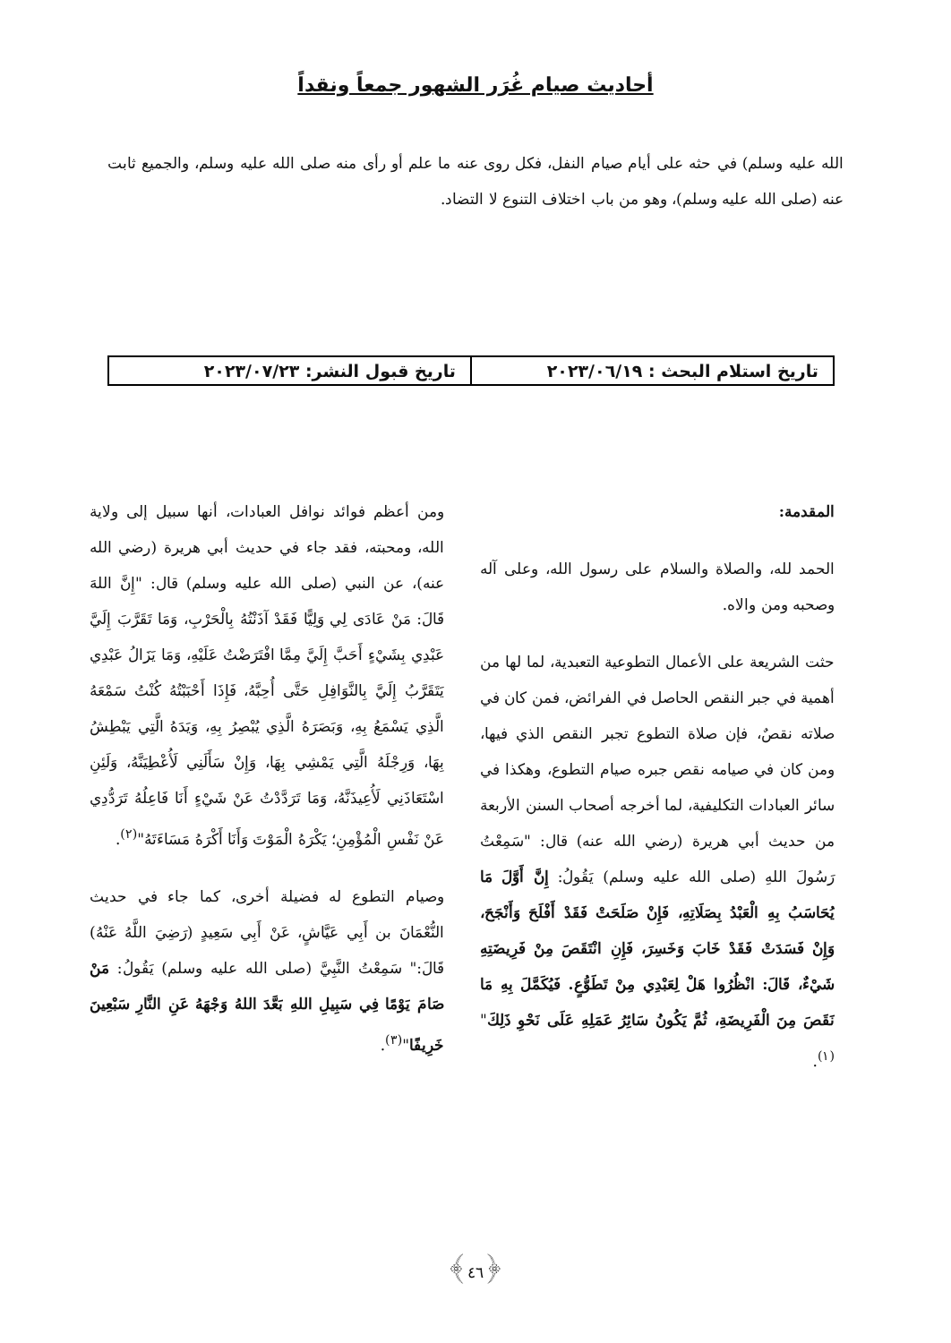أحاديث صيام غُرَر الشهور جمعاً ونقداً
الله عليه وسلم) في حثه على أيام صيام النفل، فكل روى عنه ما علم أو رأى منه صلى الله عليه وسلم، والجميع ثابت عنه (صلى الله عليه وسلم)، وهو من باب اختلاف التنوع لا التضاد.
تاريخ استلام البحث : ٢٠٢٣/٠٦/١٩
تاريخ قبول النشر: ٢٠٢٣/٠٧/٢٣
المقدمة:
الحمد لله، والصلاة والسلام على رسول الله، وعلى آله وصحبه ومن والاه.
حثت الشريعة على الأعمال التطوعية التعبدية، لما لها من أهمية في جبر النقص الحاصل في الفرائض، فمن كان في صلاته نقصٌ، فإن صلاة التطوع تجبر النقص الذي فيها، ومن كان في صيامه نقص جبره صيام التطوع، وهكذا في سائر العبادات التكليفية، لما أخرجه أصحاب السنن الأربعة من حديث أبي هريرة (رضي الله عنه) قال: "سَمِعْتُ رَسُولَ اللهِ (صلى الله عليه وسلم) يَقُولُ: إِنَّ أَوَّلَ مَا يُحَاسَبُ بِهِ الْعَبْدُ بِصَلَاتِهِ، فَإِنْ صَلَحَتْ فَقَدْ أَفْلَحَ وَأَنْجَحَ، وَإِنْ فَسَدَتْ فَقَدْ خَابَ وَخَسِرَ، فَإِنِ انْتَقَصَ مِنْ فَرِيضَتِهِ شَيْءٌ، قَالَ: انْظُرُوا هَلْ لِعَبْدِي مِنْ تَطَوُّعٍ. فَيُكَمَّلَ بِهِ مَا نَقَصَ مِنَ الْفَرِيضَةِ، ثُمَّ يَكُونُ سَائِرُ عَمَلِهِ عَلَى نَحْوِ ذَلِكَ"<sup>(١)</sup>.
ومن أعظم فوائد نوافل العبادات، أنها سبيل إلى ولاية الله، ومحبته، فقد جاء في حديث أبي هريرة (رضي الله عنه)، عن النبي (صلى الله عليه وسلم) قال: "إِنَّ اللهَ قَالَ: مَنْ عَادَى لِي وَلِيًّا فَقَدْ آذَنْتُهُ بِالْحَرْبِ، وَمَا تَقَرَّبَ إِلَيَّ عَبْدِي بِشَيْءٍ أَحَبَّ إِلَيَّ مِمَّا افْتَرَضْتُ عَلَيْهِ، وَمَا يَزَالُ عَبْدِي يَتَقَرَّبُ إِلَيَّ بِالنَّوَافِلِ حَتَّى أُحِبَّهُ، فَإِذَا أَحْبَبْتُهُ كُنْتُ سَمْعَهُ الَّذِي يَسْمَعُ بِهِ، وَبَصَرَهُ الَّذِي يُبْصِرُ بِهِ، وَيَدَهُ الَّتِي يَبْطِشُ بِهَا، وَرِجْلَهُ الَّتِي يَمْشِي بِهَا، وَإِنْ سَأَلَنِي لَأُعْطِيَنَّهُ، وَلَئِنِ اسْتَعَاذَنِي لَأُعِيذَنَّهُ، وَمَا تَرَدَّدْتُ عَنْ شَيْءٍ أَنَا فَاعِلُهُ تَرَدُّدِي عَنْ نَفْسِ الْمُؤْمِنِ؛ يَكْرَهُ الْمَوْتَ وَأَنَا أَكْرَهُ مَسَاءَتَهُ"<sup>(٢)</sup>.
وصيام التطوع له فضيلة أخرى، كما جاء في حديث النُّعْمَانَ بن أَبِي عَيَّاشٍ، عَنْ أَبِي سَعِيدٍ (رَضِيَ اللَّهُ عَنْهُ) قَالَ:" سَمِعْتُ النَّبِيَّ (صلى الله عليه وسلم) يَقُولُ: مَنْ صَامَ يَوْمًا فِي سَبِيلِ اللهِ بَعَّدَ اللهُ وَجْهَهُ عَنِ النَّارِ سَبْعِينَ خَرِيفًا"<sup>(٣)</sup>.
﴿٤٦﴾